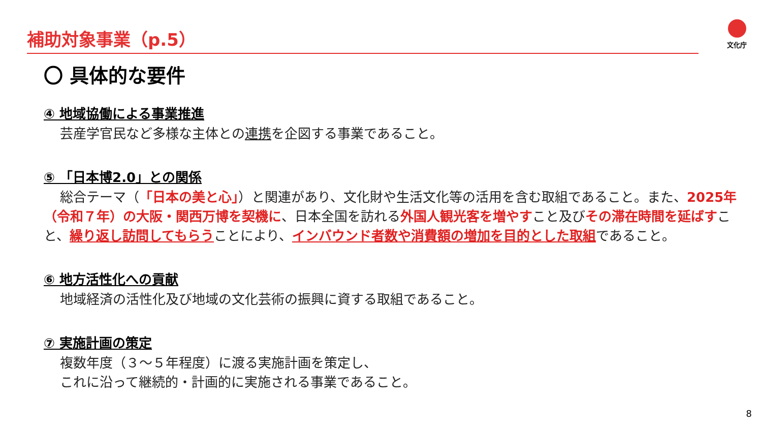補助対象事業（p.5） 文化庁
〇 具体的な要件
④ 地域協働による事業推進
芸産学官民など多様な主体との連携を企図する事業であること。
⑤ 「日本博2.0」との関係
総合テーマ（「日本の美と心」）と関連があり、文化財や生活文化等の活用を含む取組であること。また、2025年（令和７年）の大阪・関西万博を契機に、日本全国を訪れる外国人観光客を増やすこと及びその滞在時間を延ばすこと、繰り返し訪問してもらうことにより、インバウンド者数や消費額の増加を目的とした取組であること。
⑥ 地方活性化への貢献
地域経済の活性化及び地域の文化芸術の振興に資する取組であること。
⑦ 実施計画の策定
複数年度（３～５年程度）に渡る実施計画を策定し、
これに沿って継続的・計画的に実施される事業であること。
8